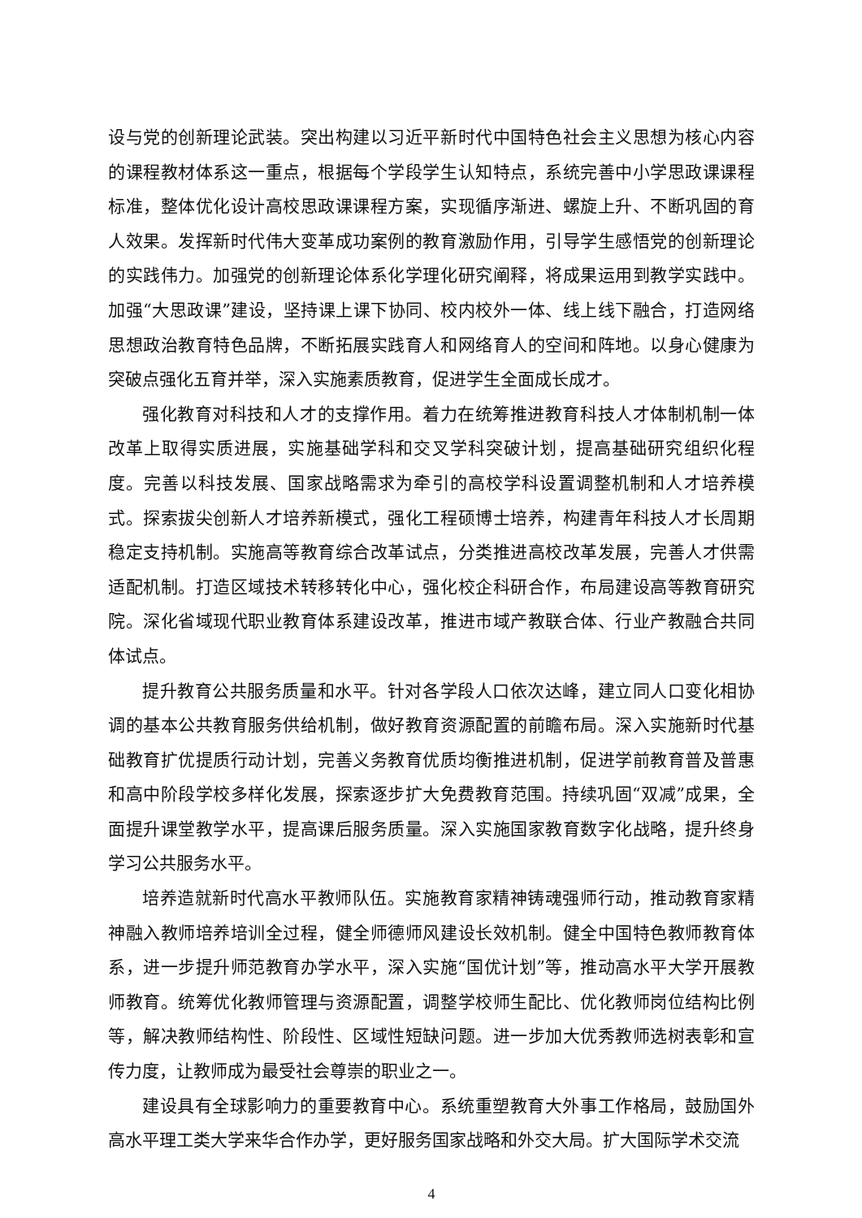设与党的创新理论武装。突出构建以习近平新时代中国特色社会主义思想为核心内容的课程教材体系这一重点，根据每个学段学生认知特点，系统完善中小学思政课课程标准，整体优化设计高校思政课课程方案，实现循序渐进、螺旋上升、不断巩固的育人效果。发挥新时代伟大变革成功案例的教育激励作用，引导学生感悟党的创新理论的实践伟力。加强党的创新理论体系化学理化研究阐释，将成果运用到教学实践中。加强“大思政课”建设，坚持课上课下协同、校内校外一体、线上线下融合，打造网络思想政治教育特色品牌，不断拓展实践育人和网络育人的空间和阵地。以身心健康为突破点强化五育并举，深入实施素质教育，促进学生全面成长成才。
强化教育对科技和人才的支撑作用。着力在统筹推进教育科技人才体制机制一体改革上取得实质进展，实施基础学科和交叉学科突破计划，提高基础研究组织化程度。完善以科技发展、国家战略需求为牵引的高校学科设置调整机制和人才培养模式。探索拔尖创新人才培养新模式，强化工程硕博士培养，构建青年科技人才长周期稳定支持机制。实施高等教育综合改革试点，分类推进高校改革发展，完善人才供需适配机制。打造区域技术转移转化中心，强化校企科研合作，布局建设高等教育研究院。深化省域现代职业教育体系建设改革，推进市域产教联合体、行业产教融合共同体试点。
提升教育公共服务质量和水平。针对各学段人口依次达峰，建立同人口变化相协调的基本公共教育服务供给机制，做好教育资源配置的前瞻布局。深入实施新时代基础教育扩优提质行动计划，完善义务教育优质均衡推进机制，促进学前教育普及普惠和高中阶段学校多样化发展，探索逐步扩大免费教育范围。持续巩固“双减”成果，全面提升课堂教学水平，提高课后服务质量。深入实施国家教育数字化战略，提升终身学习公共服务水平。
培养造就新时代高水平教师队伍。实施教育家精神铸魂强师行动，推动教育家精神融入教师培养培训全过程，健全师德师风建设长效机制。健全中国特色教师教育体系，进一步提升师范教育办学水平，深入实施“国优计划”等，推动高水平大学开展教师教育。统筹优化教师管理与资源配置，调整学校师生配比、优化教师岗位结构比例等，解决教师结构性、阶段性、区域性短缺问题。进一步加大优秀教师选树表彰和宣传力度，让教师成为最受社会尊崇的职业之一。
建设具有全球影响力的重要教育中心。系统重塑教育大外事工作格局，鼓励国外高水平理工类大学来华合作办学，更好服务国家战略和外交大局。扩大国际学术交流
4